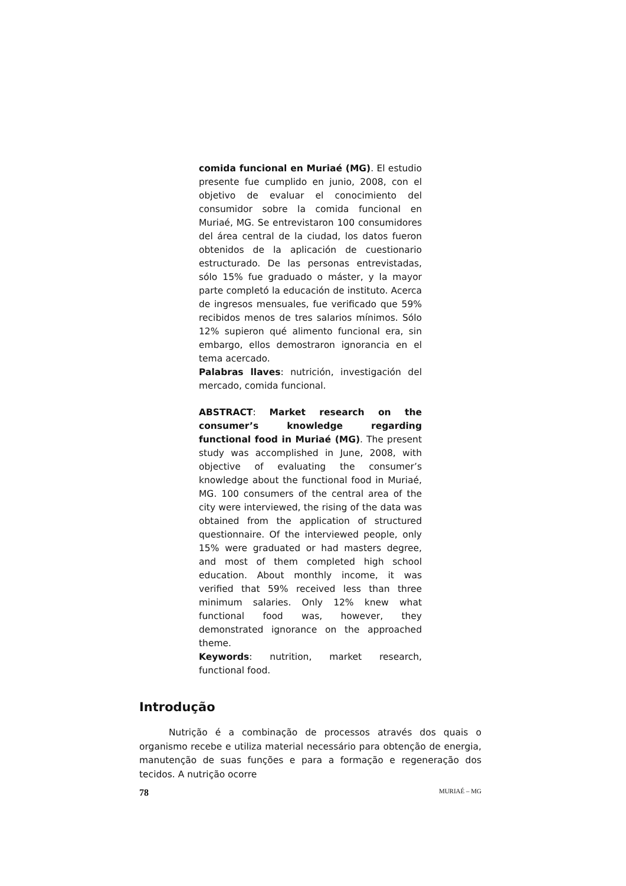comida funcional en Muriaé (MG). El estudio presente fue cumplido en junio, 2008, con el objetivo de evaluar el conocimiento del consumidor sobre la comida funcional en Muriaé, MG. Se entrevistaron 100 consumidores del área central de la ciudad, los datos fueron obtenidos de la aplicación de cuestionario estructurado. De las personas entrevistadas, sólo 15% fue graduado o máster, y la mayor parte completó la educación de instituto. Acerca de ingresos mensuales, fue verificado que 59% recibidos menos de tres salarios mínimos. Sólo 12% supieron qué alimento funcional era, sin embargo, ellos demostraron ignorancia en el tema acercado.
Palabras llaves: nutrición, investigación del mercado, comida funcional.
ABSTRACT: Market research on the consumer’s knowledge regarding functional food in Muriaé (MG). The present study was accomplished in June, 2008, with objective of evaluating the consumer’s knowledge about the functional food in Muriaé, MG. 100 consumers of the central area of the city were interviewed, the rising of the data was obtained from the application of structured questionnaire. Of the interviewed people, only 15% were graduated or had masters degree, and most of them completed high school education. About monthly income, it was verified that 59% received less than three minimum salaries. Only 12% knew what functional food was, however, they demonstrated ignorance on the approached theme.
Keywords: nutrition, market research, functional food.
Introdução
Nutrição é a combinação de processos através dos quais o organismo recebe e utiliza material necessário para obtenção de energia, manutenção de suas funções e para a formação e regeneração dos tecidos. A nutrição ocorre
78 MURIAÉ – MG